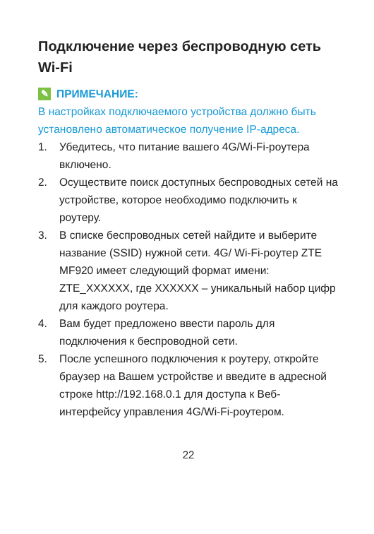Подключение через беспроводную сеть Wi-Fi
✎ ПРИМЕЧАНИЕ:
В настройках подключаемого устройства должно быть установлено автоматическое получение IP-адреса.
1. Убедитесь, что питание вашего 4G/Wi-Fi-роутера включено.
2. Осуществите поиск доступных беспроводных сетей на устройстве, которое необходимо подключить к роутеру.
3. В списке беспроводных сетей найдите и выберите название (SSID) нужной сети. 4G/ Wi-Fi-роутер ZTE MF920 имеет следующий формат имени: ZTE_XXXXXX, где XXXXXX – уникальный набор цифр для каждого роутера.
4. Вам будет предложено ввести пароль для подключения к беспроводной сети.
5. После успешного подключения к роутеру, откройте браузер на Вашем устройстве и введите в адресной строке http://192.168.0.1 для доступа к Веб-интерфейсу управления 4G/Wi-Fi-роутером.
22